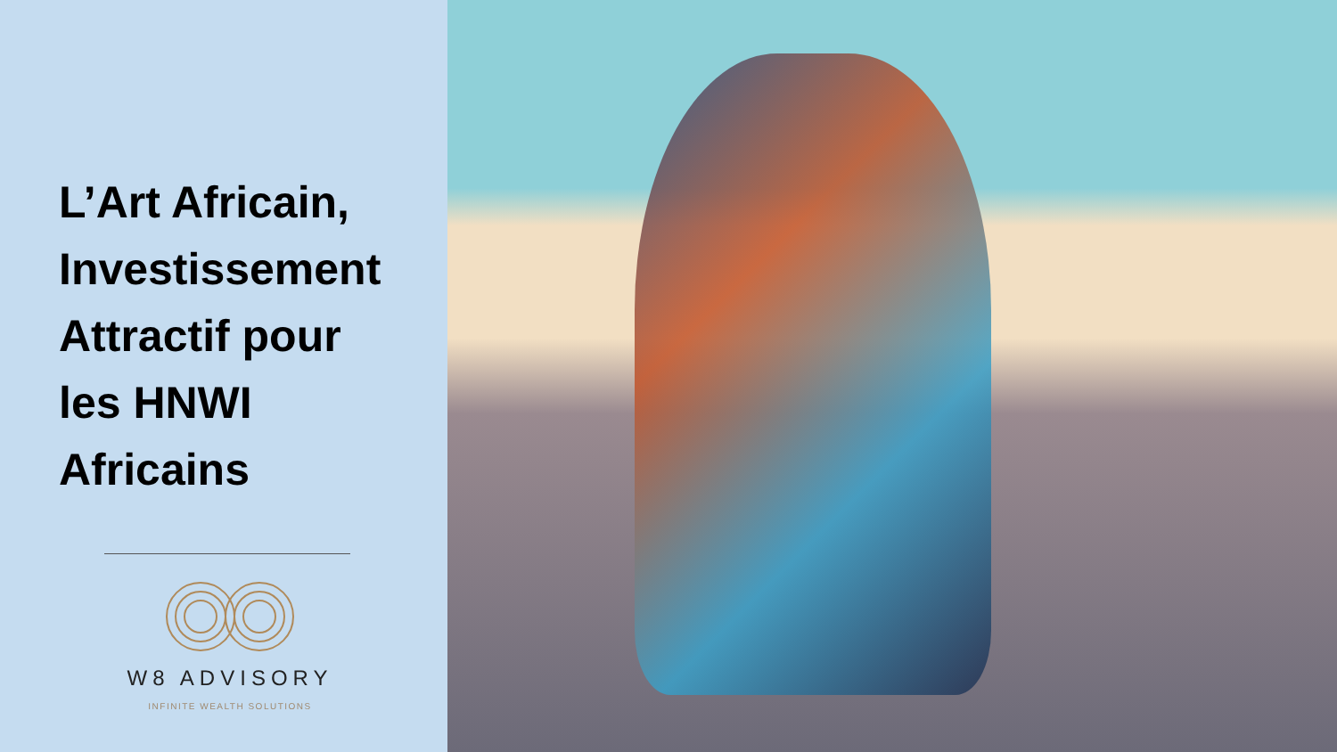L’Art Africain,
Investissement
Attractif pour
les HNWI
Africains
W8 ADVISORY
INFINITE WEALTH SOLUTIONS